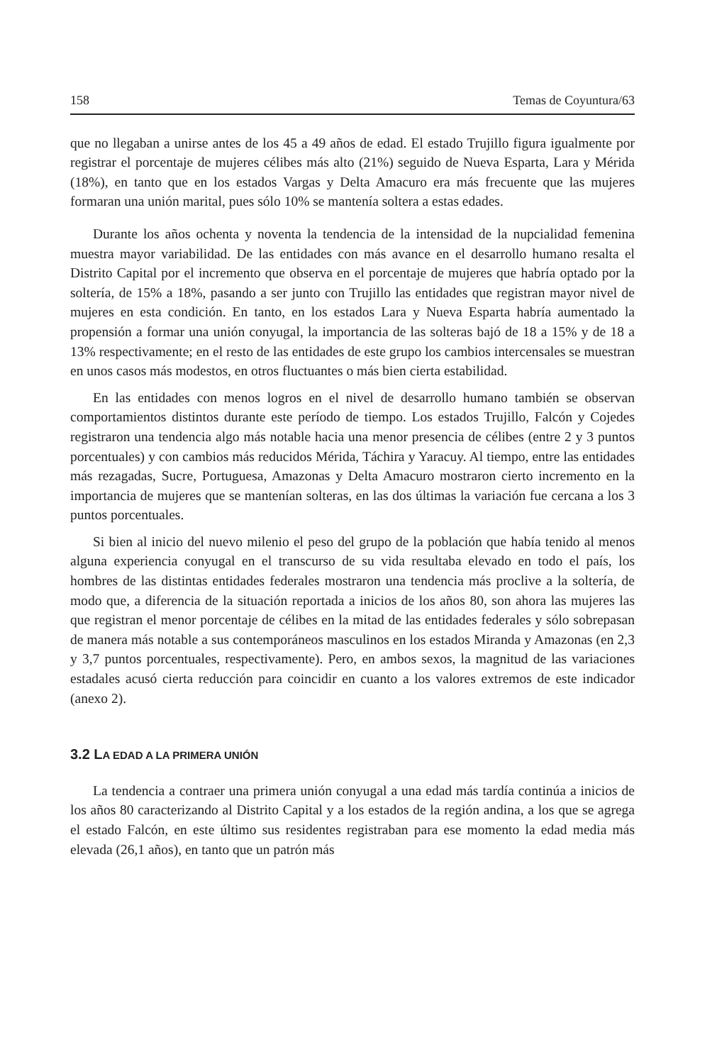158 Temas de Coyuntura/63
que no llegaban a unirse antes de los 45 a 49 años de edad. El estado Trujillo figura igualmente por registrar el porcentaje de mujeres célibes más alto (21%) seguido de Nueva Esparta, Lara y Mérida (18%), en tanto que en los estados Vargas y Delta Amacuro era más frecuente que las mujeres formaran una unión marital, pues sólo 10% se mantenía soltera a estas edades.
Durante los años ochenta y noventa la tendencia de la intensidad de la nupcialidad femenina muestra mayor variabilidad. De las entidades con más avance en el desarrollo humano resalta el Distrito Capital por el incremento que observa en el porcentaje de mujeres que habría optado por la soltería, de 15% a 18%, pasando a ser junto con Trujillo las entidades que registran mayor nivel de mujeres en esta condición. En tanto, en los estados Lara y Nueva Esparta habría aumentado la propensión a formar una unión conyugal, la importancia de las solteras bajó de 18 a 15% y de 18 a 13% respectivamente; en el resto de las entidades de este grupo los cambios intercensales se muestran en unos casos más modestos, en otros fluctuantes o más bien cierta estabilidad.
En las entidades con menos logros en el nivel de desarrollo humano también se observan comportamientos distintos durante este período de tiempo. Los estados Trujillo, Falcón y Cojedes registraron una tendencia algo más notable hacia una menor presencia de célibes (entre 2 y 3 puntos porcentuales) y con cambios más reducidos Mérida, Táchira y Yaracuy. Al tiempo, entre las entidades más rezagadas, Sucre, Portuguesa, Amazonas y Delta Amacuro mostraron cierto incremento en la importancia de mujeres que se mantenían solteras, en las dos últimas la variación fue cercana a los 3 puntos porcentuales.
Si bien al inicio del nuevo milenio el peso del grupo de la población que había tenido al menos alguna experiencia conyugal en el transcurso de su vida resultaba elevado en todo el país, los hombres de las distintas entidades federales mostraron una tendencia más proclive a la soltería, de modo que, a diferencia de la situación reportada a inicios de los años 80, son ahora las mujeres las que registran el menor porcentaje de célibes en la mitad de las entidades federales y sólo sobrepasan de manera más notable a sus contemporáneos masculinos en los estados Miranda y Amazonas (en 2,3 y 3,7 puntos porcentuales, respectivamente). Pero, en ambos sexos, la magnitud de las variaciones estadales acusó cierta reducción para coincidir en cuanto a los valores extremos de este indicador (anexo 2).
3.2 LA EDAD A LA PRIMERA UNIÓN
La tendencia a contraer una primera unión conyugal a una edad más tardía continúa a inicios de los años 80 caracterizando al Distrito Capital y a los estados de la región andina, a los que se agrega el estado Falcón, en este último sus residentes registraban para ese momento la edad media más elevada (26,1 años), en tanto que un patrón más